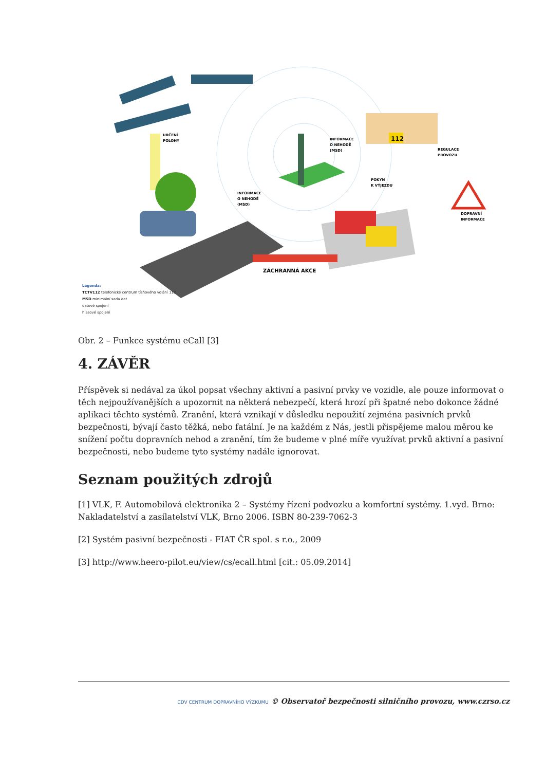112
URČENÍ
POLOHY
INFORMACE
O NEHODĚ
(MSD)
INFORMACE
O NEHODĚ
(MSD)
POKYN
K VÝJEZDU
REGULACE
PROVOZU
DOPRAVNÍ
INFORMACE
ZÁCHRANNÁ AKCE
Legenda:
TCTV112 telefonické centrum tísňového volání 112
MSD minimální sada dat
datové spojení
hlasové spojení
Obr. 2 – Funkce systému eCall [3]
4. ZÁVĚR
Příspěvek si nedával za úkol popsat všechny aktivní a pasivní prvky ve vozidle, ale pouze informovat o těch nejpoužívanějších a upozornit na některá nebezpečí, která hrozí při špatné nebo dokonce žádné aplikaci těchto systémů. Zranění, která vznikají v důsledku nepoužití zejména pasivních prvků bezpečnosti, bývají často těžká, nebo fatální. Je na každém z Nás, jestli přispějeme malou měrou ke snížení počtu dopravních nehod a zranění, tím že budeme v plné míře využívat prvků aktivní a pasivní bezpečnosti, nebo budeme tyto systémy nadále ignorovat.
Seznam použitých zdrojů
[1] VLK, F. Automobilová elektronika 2 – Systémy řízení podvozku a komfortní systémy. 1.vyd. Brno: Nakladatelství a zasílatelství VLK, Brno 2006. ISBN 80-239-7062-3
[2] Systém pasivní bezpečnosti - FIAT ČR spol. s r.o., 2009
[3] http://www.heero-pilot.eu/view/cs/ecall.html [cit.: 05.09.2014]
CDV CENTRUM DOPRAVNÍHO VÝZKUMU © Observatoř bezpečnosti silničního provozu, www.czrso.cz